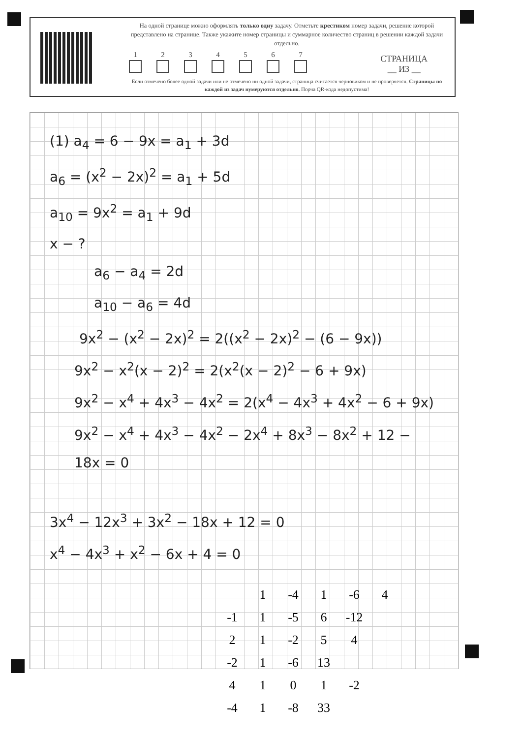На одной странице можно оформлять только одну задачу. Отметьте крестиком номер задачи, решение которой представлено на странице. Также укажите номер страницы и суммарное количество страниц в решении каждой задачи отдельно.
1 2 3 4 5 6 7
СТРАНИЦА
__ ИЗ __
Если отмечено более одной задачи или не отмечено ни одной задачи, страница считается черновиком и не проверяется. Страницы по каждой из задач нумеруются отдельно. Порча QR-кода недопустима!
(1) a<sub>4</sub> = 6 − 9x = a<sub>1</sub> + 3d
a<sub>6</sub> = (x<sup>2</sup> − 2x)<sup>2</sup> = a<sub>1</sub> + 5d
a<sub>10</sub> = 9x<sup>2</sup> = a<sub>1</sub> + 9d
x − ?
a<sub>6</sub> − a<sub>4</sub> = 2d
a<sub>10</sub> − a<sub>6</sub> = 4d
9x<sup>2</sup> − (x<sup>2</sup> − 2x)<sup>2</sup> = 2((x<sup>2</sup> − 2x)<sup>2</sup> − (6 − 9x))
9x<sup>2</sup> − x<sup>2</sup>(x − 2)<sup>2</sup> = 2(x<sup>2</sup>(x − 2)<sup>2</sup> − 6 + 9x)
9x<sup>2</sup> − x<sup>4</sup> + 4x<sup>3</sup> − 4x<sup>2</sup> = 2(x<sup>4</sup> − 4x<sup>3</sup> + 4x<sup>2</sup> − 6 + 9x)
9x<sup>2</sup> − x<sup>4</sup> + 4x<sup>3</sup> − 4x<sup>2</sup> − 2x<sup>4</sup> + 8x<sup>3</sup> − 8x<sup>2</sup> + 12 − 18x = 0
3x<sup>4</sup> − 12x<sup>3</sup> + 3x<sup>2</sup> − 18x + 12 = 0
x<sup>4</sup> − 4x<sup>3</sup> + x<sup>2</sup> − 6x + 4 = 0
| | 1 | -4 | 1 | -6 | 4 |
| -1 | 1 | -5 | 6 | -12 | |
| 2 | 1 | -2 | 5 | 4 | |
| -2 | 1 | -6 | 13 | | |
| 4 | 1 | 0 | 1 | -2 | |
| -4 | 1 | -8 | 33 | | |